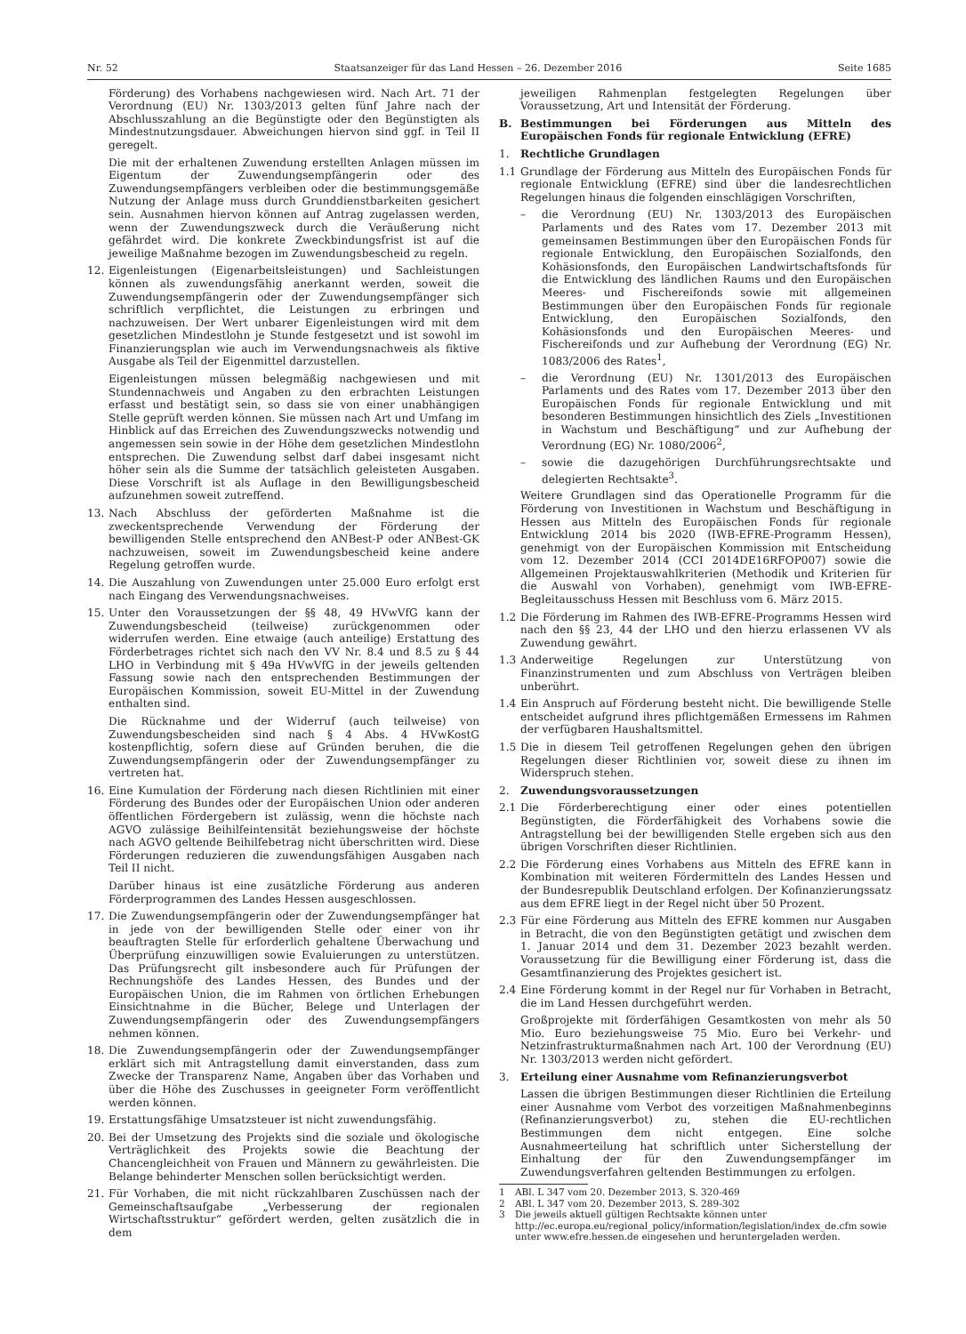Nr. 52 Staatsanzeiger für das Land Hessen – 26. Dezember 2016 Seite 1685
Förderung) des Vorhabens nachgewiesen wird. Nach Art. 71 der Verordnung (EU) Nr. 1303/2013 gelten fünf Jahre nach der Abschlusszahlung an die Begünstigte oder den Begünstigten als Mindestnutzungsdauer. Abweichungen hiervon sind ggf. in Teil II geregelt.
Die mit der erhaltenen Zuwendung erstellten Anlagen müssen im Eigentum der Zuwendungsempfängerin oder des Zuwendungsempfängers verbleiben oder die bestimmungsgemäße Nutzung der Anlage muss durch Grunddienstbarkeiten gesichert sein. Ausnahmen hiervon können auf Antrag zugelassen werden, wenn der Zuwendungszweck durch die Veräußerung nicht gefährdet wird. Die konkrete Zweckbindungsfrist ist auf die jeweilige Maßnahme bezogen im Zuwendungsbescheid zu regeln.
12. Eigenleistungen (Eigenarbeitsleistungen) und Sachleistungen können als zuwendungsfähig anerkannt werden, soweit die Zuwendungsempfängerin oder der Zuwendungsempfänger sich schriftlich verpflichtet, die Leistungen zu erbringen und nachzuweisen. Der Wert unbarer Eigenleistungen wird mit dem gesetzlichen Mindestlohn je Stunde festgesetzt und ist sowohl im Finanzierungsplan wie auch im Verwendungsnachweis als fiktive Ausgabe als Teil der Eigenmittel darzustellen.
Eigenleistungen müssen belegmäßig nachgewiesen und mit Stundennachweis und Angaben zu den erbrachten Leistungen erfasst und bestätigt sein, so dass sie von einer unabhängigen Stelle geprüft werden können. Sie müssen nach Art und Umfang im Hinblick auf das Erreichen des Zuwendungszwecks notwendig und angemessen sein sowie in der Höhe dem gesetzlichen Mindestlohn entsprechen. Die Zuwendung selbst darf dabei insgesamt nicht höher sein als die Summe der tatsächlich geleisteten Ausgaben. Diese Vorschrift ist als Auflage in den Bewilligungsbescheid aufzunehmen soweit zutreffend.
13. Nach Abschluss der geförderten Maßnahme ist die zweckentsprechende Verwendung der Förderung der bewilligenden Stelle entsprechend den ANBest-P oder ANBest-GK nachzuweisen, soweit im Zuwendungsbescheid keine andere Regelung getroffen wurde.
14. Die Auszahlung von Zuwendungen unter 25.000 Euro erfolgt erst nach Eingang des Verwendungsnachweises.
15. Unter den Voraussetzungen der §§ 48, 49 HVwVfG kann der Zuwendungsbescheid (teilweise) zurückgenommen oder widerrufen werden. Eine etwaige (auch anteilige) Erstattung des Förderbetrages richtet sich nach den VV Nr. 8.4 und 8.5 zu § 44 LHO in Verbindung mit § 49a HVwVfG in der jeweils geltenden Fassung sowie nach den entsprechenden Bestimmungen der Europäischen Kommission, soweit EU-Mittel in der Zuwendung enthalten sind.
Die Rücknahme und der Widerruf (auch teilweise) von Zuwendungsbescheiden sind nach § 4 Abs. 4 HVwKostG kostenpflichtig, sofern diese auf Gründen beruhen, die die Zuwendungsempfängerin oder der Zuwendungsempfänger zu vertreten hat.
16. Eine Kumulation der Förderung nach diesen Richtlinien mit einer Förderung des Bundes oder der Europäischen Union oder anderen öffentlichen Fördergebern ist zulässig, wenn die höchste nach AGVO zulässige Beihilfeintensität beziehungsweise der höchste nach AGVO geltende Beihilfebetrag nicht überschritten wird. Diese Förderungen reduzieren die zuwendungsfähigen Ausgaben nach Teil II nicht.
Darüber hinaus ist eine zusätzliche Förderung aus anderen Förderprogrammen des Landes Hessen ausgeschlossen.
17. Die Zuwendungsempfängerin oder der Zuwendungsempfänger hat in jede von der bewilligenden Stelle oder einer von ihr beauftragten Stelle für erforderlich gehaltene Überwachung und Überprüfung einzuwilligen sowie Evaluierungen zu unterstützen. Das Prüfungsrecht gilt insbesondere auch für Prüfungen der Rechnungshöfe des Landes Hessen, des Bundes und der Europäischen Union, die im Rahmen von örtlichen Erhebungen Einsichtnahme in die Bücher, Belege und Unterlagen der Zuwendungsempfängerin oder des Zuwendungsempfängers nehmen können.
18. Die Zuwendungsempfängerin oder der Zuwendungsempfänger erklärt sich mit Antragstellung damit einverstanden, dass zum Zwecke der Transparenz Name, Angaben über das Vorhaben und über die Höhe des Zuschusses in geeigneter Form veröffentlicht werden können.
19. Erstattungsfähige Umsatzsteuer ist nicht zuwendungsfähig.
20. Bei der Umsetzung des Projekts sind die soziale und ökologische Verträglichkeit des Projekts sowie die Beachtung der Chancengleichheit von Frauen und Männern zu gewährleisten. Die Belange behinderter Menschen sollen berücksichtigt werden.
21. Für Vorhaben, die mit nicht rückzahlbaren Zuschüssen nach der Gemeinschaftsaufgabe „Verbesserung der regionalen Wirtschaftsstruktur“ gefördert werden, gelten zusätzlich die in dem
jeweiligen Rahmenplan festgelegten Regelungen über Voraussetzung, Art und Intensität der Förderung.
B. Bestimmungen bei Förderungen aus Mitteln des Europäischen Fonds für regionale Entwicklung (EFRE)
1. Rechtliche Grundlagen
1.1 Grundlage der Förderung aus Mitteln des Europäischen Fonds für regionale Entwicklung (EFRE) sind über die landesrechtlichen Regelungen hinaus die folgenden einschlägigen Vorschriften,
– die Verordnung (EU) Nr. 1303/2013 des Europäischen Parlaments und des Rates vom 17. Dezember 2013 mit gemeinsamen Bestimmungen über den Europäischen Fonds für regionale Entwicklung, den Europäischen Sozialfonds, den Kohäsionsfonds, den Europäischen Landwirtschaftsfonds für die Entwicklung des ländlichen Raums und den Europäischen Meeres- und Fischereifonds sowie mit allgemeinen Bestimmungen über den Europäischen Fonds für regionale Entwicklung, den Europäischen Sozialfonds, den Kohäsionsfonds und den Europäischen Meeres- und Fischereifonds und zur Aufhebung der Verordnung (EG) Nr. 1083/2006 des Rates<sup>1</sup>,
– die Verordnung (EU) Nr. 1301/2013 des Europäischen Parlaments und des Rates vom 17. Dezember 2013 über den Europäischen Fonds für regionale Entwicklung und mit besonderen Bestimmungen hinsichtlich des Ziels „Investitionen in Wachstum und Beschäftigung“ und zur Aufhebung der Verordnung (EG) Nr. 1080/2006<sup>2</sup>,
– sowie die dazugehörigen Durchführungsrechtsakte und delegierten Rechtsakte<sup>3</sup>.
Weitere Grundlagen sind das Operationelle Programm für die Förderung von Investitionen in Wachstum und Beschäftigung in Hessen aus Mitteln des Europäischen Fonds für regionale Entwicklung 2014 bis 2020 (IWB-EFRE-Programm Hessen), genehmigt von der Europäischen Kommission mit Entscheidung vom 12. Dezember 2014 (CCI 2014DE16RFOP007) sowie die Allgemeinen Projektauswahlkriterien (Methodik und Kriterien für die Auswahl von Vorhaben), genehmigt vom IWB-EFRE-Begleitausschuss Hessen mit Beschluss vom 6. März 2015.
1.2 Die Förderung im Rahmen des IWB-EFRE-Programms Hessen wird nach den §§ 23, 44 der LHO und den hierzu erlassenen VV als Zuwendung gewährt.
1.3 Anderweitige Regelungen zur Unterstützung von Finanzinstrumenten und zum Abschluss von Verträgen bleiben unberührt.
1.4 Ein Anspruch auf Förderung besteht nicht. Die bewilligende Stelle entscheidet aufgrund ihres pflichtgemäßen Ermessens im Rahmen der verfügbaren Haushaltsmittel.
1.5 Die in diesem Teil getroffenen Regelungen gehen den übrigen Regelungen dieser Richtlinien vor, soweit diese zu ihnen im Widerspruch stehen.
2. Zuwendungsvoraussetzungen
2.1 Die Förderberechtigung einer oder eines potentiellen Begünstigten, die Förderfähigkeit des Vorhabens sowie die Antragstellung bei der bewilligenden Stelle ergeben sich aus den übrigen Vorschriften dieser Richtlinien.
2.2 Die Förderung eines Vorhabens aus Mitteln des EFRE kann in Kombination mit weiteren Fördermitteln des Landes Hessen und der Bundesrepublik Deutschland erfolgen. Der Kofinanzierungssatz aus dem EFRE liegt in der Regel nicht über 50 Prozent.
2.3 Für eine Förderung aus Mitteln des EFRE kommen nur Ausgaben in Betracht, die von den Begünstigten getätigt und zwischen dem 1. Januar 2014 und dem 31. Dezember 2023 bezahlt werden. Voraussetzung für die Bewilligung einer Förderung ist, dass die Gesamtfinanzierung des Projektes gesichert ist.
2.4 Eine Förderung kommt in der Regel nur für Vorhaben in Betracht, die im Land Hessen durchgeführt werden.
Großprojekte mit förderfähigen Gesamtkosten von mehr als 50 Mio. Euro beziehungsweise 75 Mio. Euro bei Verkehr- und Netzinfrastrukturmaßnahmen nach Art. 100 der Verordnung (EU) Nr. 1303/2013 werden nicht gefördert.
3. Erteilung einer Ausnahme vom Refinanzierungsverbot
Lassen die übrigen Bestimmungen dieser Richtlinien die Erteilung einer Ausnahme vom Verbot des vorzeitigen Maßnahmenbeginns (Refinanzierungsverbot) zu, stehen die EU-rechtlichen Bestimmungen dem nicht entgegen. Eine solche Ausnahmeerteilung hat schriftlich unter Sicherstellung der Einhaltung der für den Zuwendungsempfänger im Zuwendungsverfahren geltenden Bestimmungen zu erfolgen.
1 ABl. L 347 vom 20. Dezember 2013, S. 320-469
2 ABl. L 347 vom 20. Dezember 2013, S. 289-302
3 Die jeweils aktuell gültigen Rechtsakte können unter http://ec.europa.eu/regional_policy/information/legislation/index_de.cfm sowie unter www.efre.hessen.de eingesehen und heruntergeladen werden.